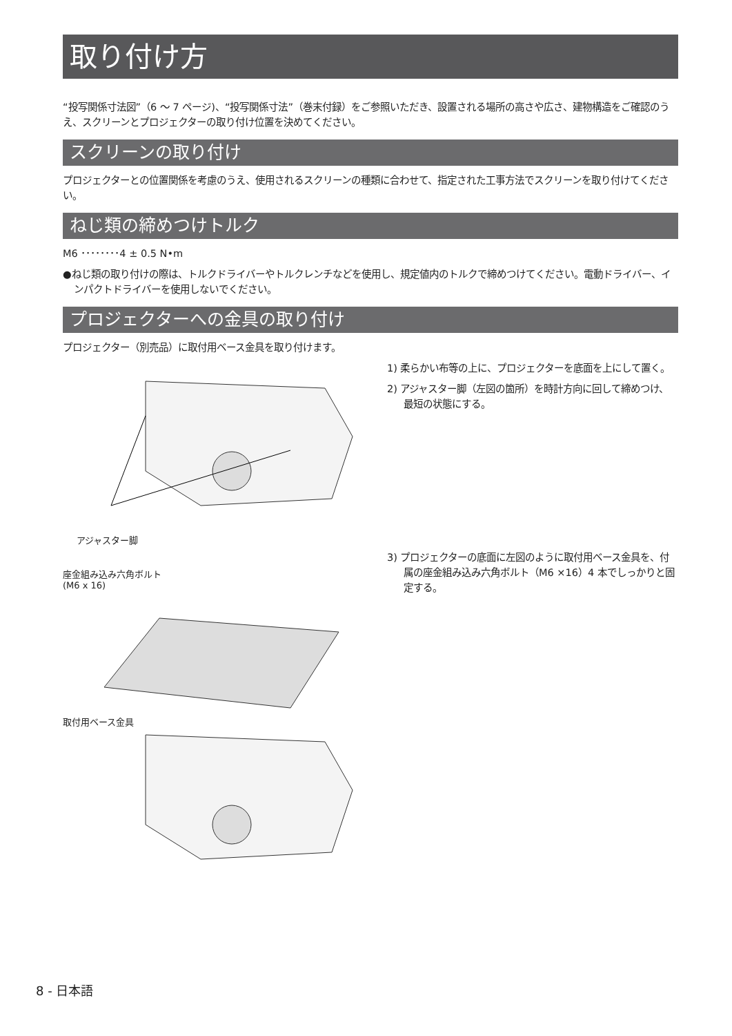取り付け方
“投写関係寸法図”（6 ～ 7 ページ)、“投写関係寸法”（巻末付録）をご参照いただき、設置される場所の高さや広さ、建物構造をご確認のうえ、スクリーンとプロジェクターの取り付け位置を決めてください。
スクリーンの取り付け
プロジェクターとの位置関係を考慮のうえ、使用されるスクリーンの種類に合わせて、指定された工事方法でスクリーンを取り付けてください。
ねじ類の締めつけトルク
M6 ････････4 ± 0.5 N•m
●ねじ類の取り付けの際は、トルクドライバーやトルクレンチなどを使用し、規定値内のトルクで締めつけてください。電動ドライバー、インパクトドライバーを使用しないでください。
プロジェクターへの金具の取り付け
プロジェクター（別売品）に取付用ベース金具を取り付けます。
アジャスター脚
座金組み込み六角ボルト
(M6 x 16)
取付用ベース金具
1) 柔らかい布等の上に、プロジェクターを底面を上にして置く。
2) アジャスター脚（左図の箇所）を時計方向に回して締めつけ、最短の状態にする。
3) プロジェクターの底面に左図のように取付用ベース金具を、付属の座金組み込み六角ボルト（M6 ×16）4 本でしっかりと固定する。
8 - 日本語